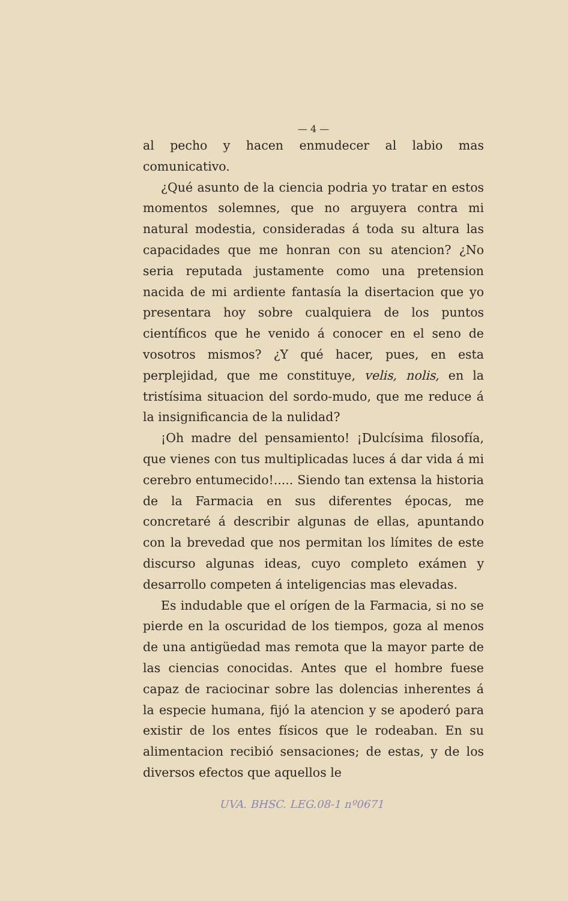— 4 —
al pecho y hacen enmudecer al labio mas comunicativo.
¿Qué asunto de la ciencia podria yo tratar en estos momentos solemnes, que no arguyera contra mi natural modestia, consideradas á toda su altura las capacidades que me honran con su atencion? ¿No seria reputada justamente como una pretension nacida de mi ardiente fantasía la disertacion que yo presentara hoy sobre cualquiera de los puntos científicos que he venido á conocer en el seno de vosotros mismos? ¿Y qué hacer, pues, en esta perplejidad, que me constituye, velis, nolis, en la tristísima situacion del sordo-mudo, que me reduce á la insignificancia de la nulidad?
¡Oh madre del pensamiento! ¡Dulcísima filosofía, que vienes con tus multiplicadas luces á dar vida á mi cerebro entumecido!..... Siendo tan extensa la historia de la Farmacia en sus diferentes épocas, me concretaré á describir algunas de ellas, apuntando con la brevedad que nos permitan los límites de este discurso algunas ideas, cuyo completo exámen y desarrollo competen á inteligencias mas elevadas.
Es indudable que el orígen de la Farmacia, si no se pierde en la oscuridad de los tiempos, goza al menos de una antigüedad mas remota que la mayor parte de las ciencias conocidas. Antes que el hombre fuese capaz de raciocinar sobre las dolencias inherentes á la especie humana, fijó la atencion y se apoderó para existir de los entes físicos que le rodeaban. En su alimentacion recibió sensaciones; de estas, y de los diversos efectos que aquellos le
UVA. BHSC. LEG.08-1 nº0671